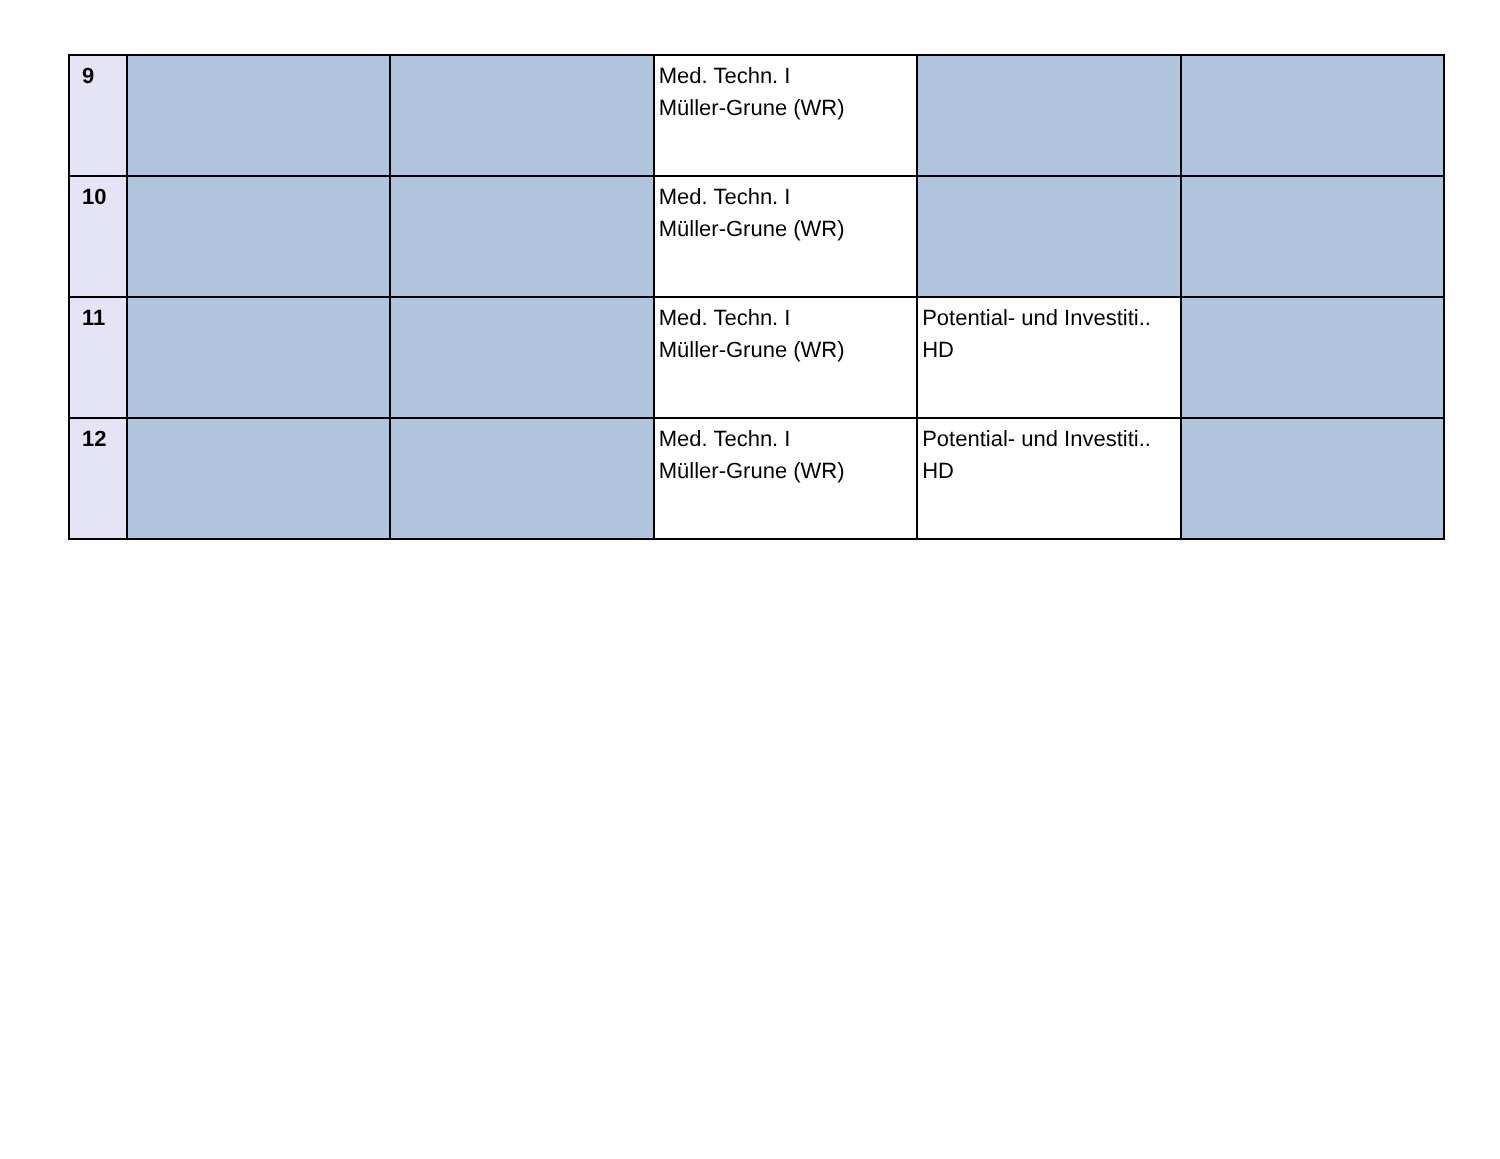| 9 | | | Med. Techn. I Müller-Grune (WR) | | |
| 10 | | | Med. Techn. I Müller-Grune (WR) | | |
| 11 | | | Med. Techn. I Müller-Grune (WR) | Potential- und Investiti.. HD | |
| 12 | | | Med. Techn. I Müller-Grune (WR) | Potential- und Investiti.. HD | |